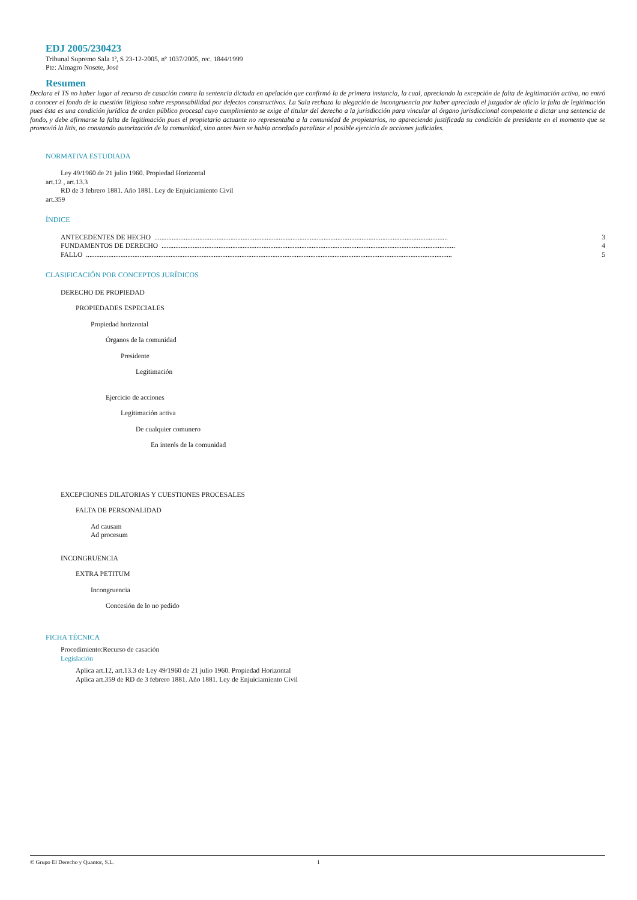EDJ 2005/230423
Tribunal Supremo Sala 1ª, S 23-12-2005, nº 1037/2005, rec. 1844/1999
Pte: Almagro Nosete, José
Resumen
Declara el TS no haber lugar al recurso de casación contra la sentencia dictada en apelación que confirmó la de primera instancia, la cual, apreciando la excepción de falta de legitimación activa, no entró a conocer el fondo de la cuestión litigiosa sobre responsabilidad por defectos constructivos. La Sala rechaza la alegación de incongruencia por haber apreciado el juzgador de oficio la falta de legitimación pues ésta es una condición jurídica de orden público procesal cuyo cumplimiento se exige al titular del derecho a la jurisdicción para vincular al órgano jurisdiccional competente a dictar una sentencia de fondo, y debe afirmarse la falta de legitimación pues el propietario actuante no representaba a la comunidad de propietarios, no apareciendo justificada su condición de presidente en el momento que se promovió la litis, no constando autorización de la comunidad, sino antes bien se había acordado paralizar el posible ejercicio de acciones judiciales.
NORMATIVA ESTUDIADA
Ley 49/1960 de 21 julio 1960. Propiedad Horizontal
art.12 , art.13.3
RD de 3 febrero 1881. Año 1881. Ley de Enjuiciamiento Civil
art.359
ÍNDICE
ANTECEDENTES DE HECHO.......................................................................................................................................................................... 3
FUNDAMENTOS DE DERECHO.......................................................................................................................................................................... 4
FALLO.................................................................................................................................................................................................................... 5
CLASIFICACIÓN POR CONCEPTOS JURÍDICOS
DERECHO DE PROPIEDAD
PROPIEDADES ESPECIALES
Propiedad horizontal
Órganos de la comunidad
Presidente
Legitimación
Ejercicio de acciones
Legitimación activa
De cualquier comunero
En interés de la comunidad
EXCEPCIONES DILATORIAS Y CUESTIONES PROCESALES
FALTA DE PERSONALIDAD
Ad causam
Ad procesum
INCONGRUENCIA
EXTRA PETITUM
Incongruencia
Concesión de lo no pedido
FICHA TÉCNICA
Procedimiento:Recurso de casación
Legislación
Aplica art.12, art.13.3 de Ley 49/1960 de 21 julio 1960. Propiedad Horizontal
Aplica art.359 de RD de 3 febrero 1881. Año 1881. Ley de Enjuiciamiento Civil
© Grupo El Derecho y Quantor, S.L. 1